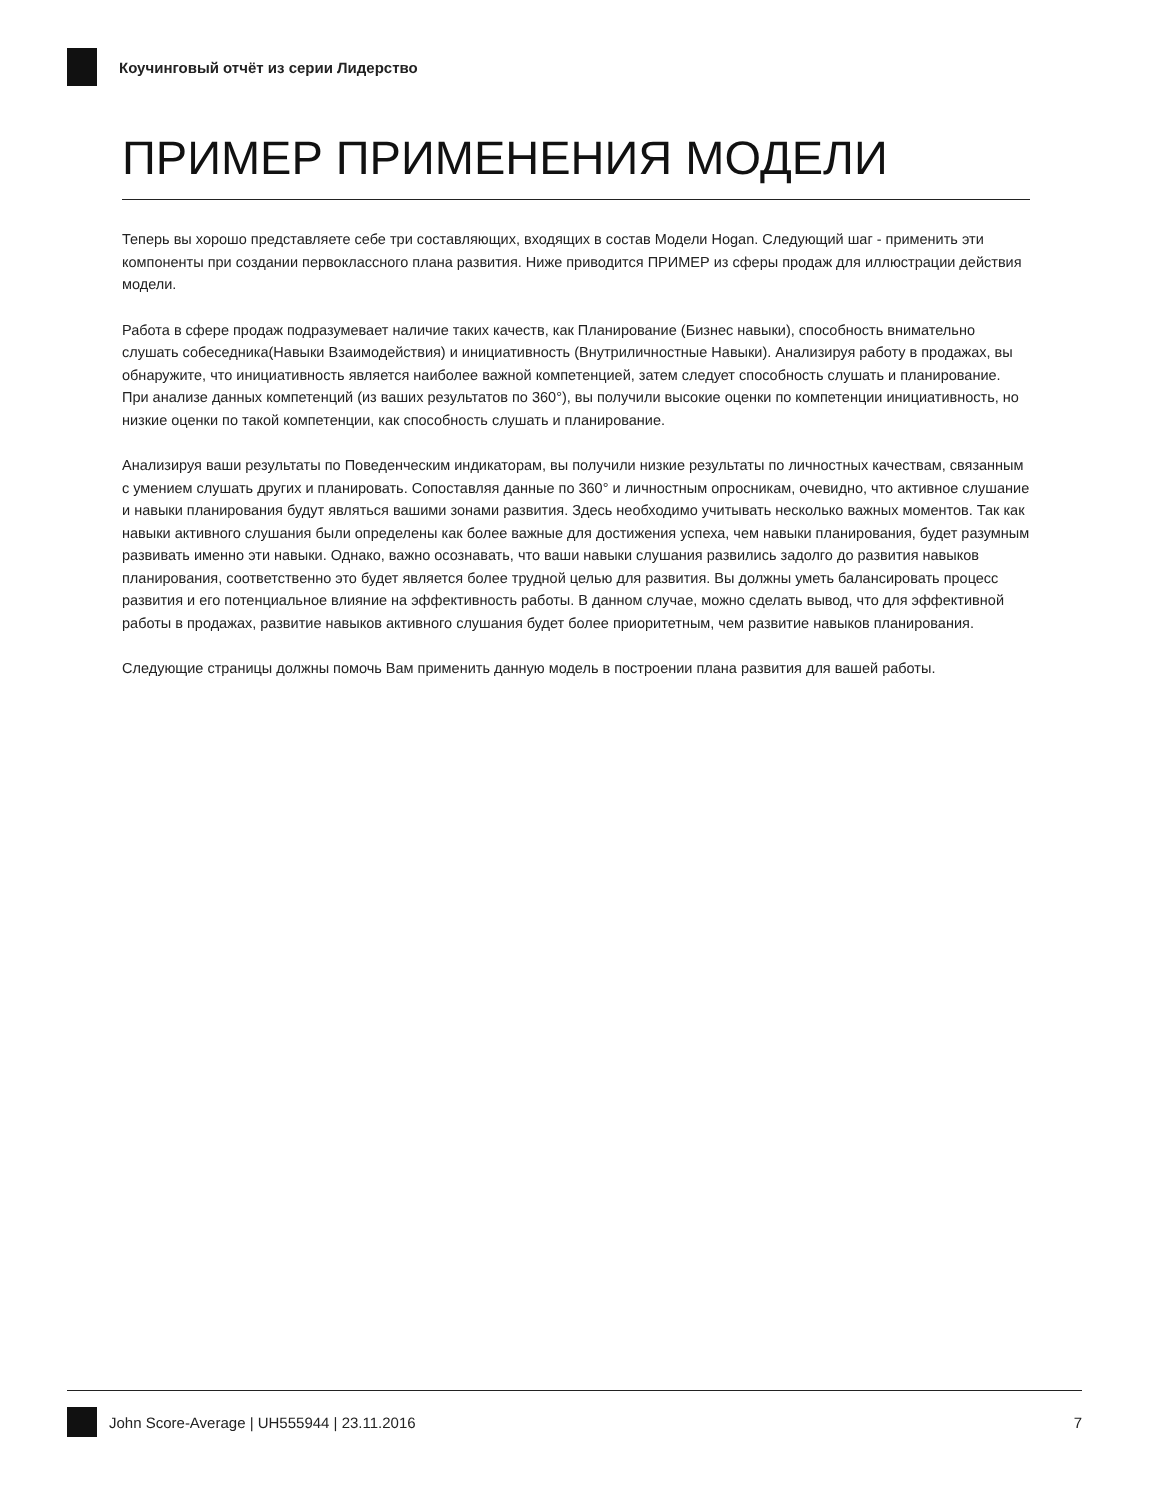Коучинговый отчёт из серии Лидерство
ПРИМЕР ПРИМЕНЕНИЯ МОДЕЛИ
Теперь вы хорошо представляете себе три составляющих, входящих в состав Модели Hogan. Следующий шаг - применить эти компоненты при создании первоклассного плана развития. Ниже приводится ПРИМЕР из сферы продаж для иллюстрации действия модели.
Работа в сфере продаж подразумевает наличие таких качеств, как Планирование (Бизнес навыки), способность внимательно слушать собеседника(Навыки Взаимодействия) и инициативность (Внутриличностные Навыки). Анализируя работу в продажах, вы обнаружите, что инициативность является наиболее важной компетенцией, затем следует способность слушать и планирование. При анализе данных компетенций (из ваших результатов по 360°), вы получили высокие оценки по компетенции инициативность, но низкие оценки по такой компетенции, как способность слушать и планирование.
Анализируя ваши результаты по Поведенческим индикаторам, вы получили низкие результаты по личностных качествам, связанным с умением слушать других и планировать. Сопоставляя данные по 360° и личностным опросникам, очевидно, что активное слушание и навыки планирования будут являться вашими зонами развития. Здесь необходимо учитывать несколько важных моментов. Так как навыки активного слушания были определены как более важные для достижения успеха, чем навыки планирования, будет разумным развивать именно эти навыки. Однако, важно осознавать, что ваши навыки слушания развились задолго до развития навыков планирования, соответственно это будет является более трудной целью для развития. Вы должны уметь балансировать процесс развития и его потенциальное влияние на эффективность работы. В данном случае, можно сделать вывод, что для эффективной работы в продажах, развитие навыков активного слушания будет более приоритетным, чем развитие навыков планирования.
Следующие страницы должны помочь Вам применить данную модель в построении плана развития для вашей работы.
John Score-Average | UH555944 | 23.11.2016 7